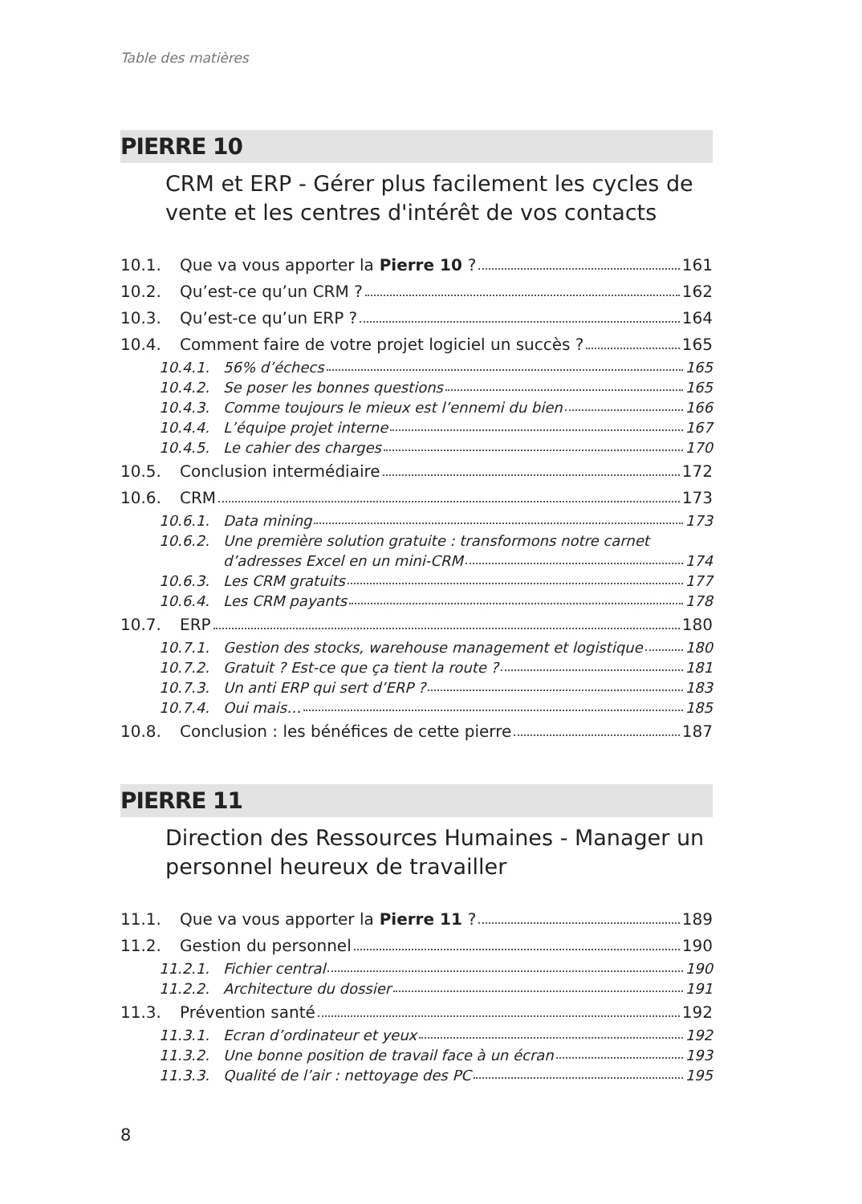Table des matières
PIERRE 10
CRM et ERP - Gérer plus facilement les cycles de vente et les centres d'intérêt de vos contacts
10.1. Que va vous apporter la Pierre 10 ? 161
10.2. Qu’est-ce qu’un CRM ? 162
10.3. Qu’est-ce qu’un ERP ? 164
10.4. Comment faire de votre projet logiciel un succès ? 165
10.4.1. 56% d’échecs 165
10.4.2. Se poser les bonnes questions 165
10.4.3. Comme toujours le mieux est l’ennemi du bien 166
10.4.4. L’équipe projet interne 167
10.4.5. Le cahier des charges 170
10.5. Conclusion intermédiaire 172
10.6. CRM 173
10.6.1. Data mining 173
10.6.2. Une première solution gratuite : transformons notre carnet
d’adresses Excel en un mini-CRM 174
10.6.3. Les CRM gratuits 177
10.6.4. Les CRM payants 178
10.7. ERP 180
10.7.1. Gestion des stocks, warehouse management et logistique 180
10.7.2. Gratuit ? Est-ce que ça tient la route ? 181
10.7.3. Un anti ERP qui sert d’ERP ? 183
10.7.4. Oui mais… 185
10.8. Conclusion : les bénéfices de cette pierre 187
PIERRE 11
Direction des Ressources Humaines - Manager un personnel heureux de travailler
11.1. Que va vous apporter la Pierre 11 ? 189
11.2. Gestion du personnel 190
11.2.1. Fichier central 190
11.2.2. Architecture du dossier 191
11.3. Prévention santé 192
11.3.1. Ecran d’ordinateur et yeux 192
11.3.2. Une bonne position de travail face à un écran 193
11.3.3. Qualité de l’air : nettoyage des PC 195
8